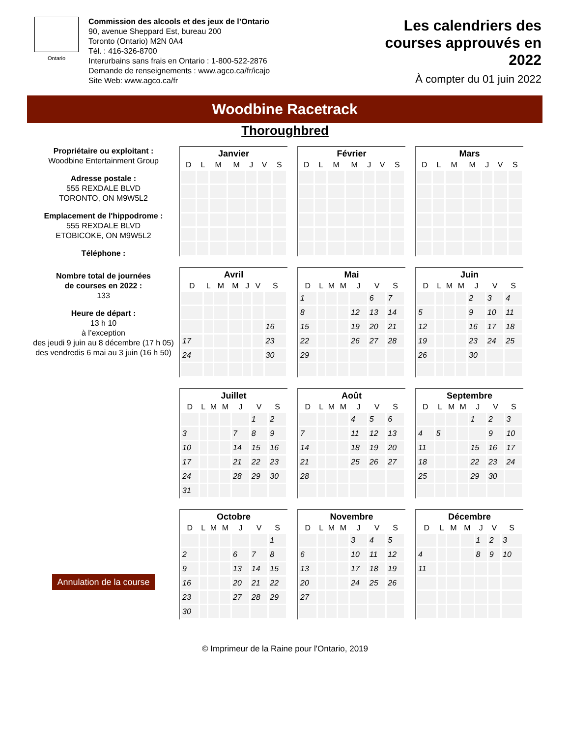Ontario
Commission des alcools et des jeux de l’Ontario
90, avenue Sheppard Est, bureau 200
Toronto (Ontario) M2N 0A4
Tél. : 416-326-8700
Interurbains sans frais en Ontario : 1-800-522-2876
Demande de renseignements : www.agco.ca/fr/icajo
Site Web: www.agco.ca/fr
Les calendriers des
courses approuvés en
2022
À compter du 01 juin 2022
Woodbine Racetrack
Thoroughbred
Propriétaire ou exploitant :
Woodbine Entertainment Group
Adresse postale :
555 REXDALE BLVD
TORONTO, ON M9W5L2
Emplacement de l'hippodrome :
555 REXDALE BLVD
ETOBICOKE, ON M9W5L2
Téléphone :
Nombre total de journées
de courses en 2022 :
133
Heure de départ :
13 h 10
à l’exception
des jeudi 9 juin au 8 décembre (17 h 05)
des vendredis 6 mai au 3 juin (16 h 50)
Annulation de la course
| Janvier | | | | | | |
| --- | --- | --- | --- | --- | --- | --- |
| D | L | M | M | J | V | S |
| Février | | | | | | |
| --- | --- | --- | --- | --- | --- | --- |
| D | L | M | M | J | V | S |
| Mars | | | | | | |
| --- | --- | --- | --- | --- | --- | --- |
| D | L | M | M | J | V | S |
| Avril | | | | | | |
| --- | --- | --- | --- | --- | --- | --- |
| D | L | M | M | J | V | S |
| | | | | | | 16 |
| 17 | | | | | | 23 |
| 24 | | | | | | 30 |
| Mai | | | | | | |
| --- | --- | --- | --- | --- | --- | --- |
| D | L | M | M | J | V | S |
| 1 | | | | | 6 | 7 |
| 8 | | | | 12 | 13 | 14 |
| 15 | | | | 19 | 20 | 21 |
| 22 | | | | 26 | 27 | 28 |
| 29 | | | | | | |
| Juin | | | | | | |
| --- | --- | --- | --- | --- | --- | --- |
| D | L | M | M | J | V | S |
| | | | | 2 | 3 | 4 |
| 5 | | | | 9 | 10 | 11 |
| 12 | | | | 16 | 17 | 18 |
| 19 | | | | 23 | 24 | 25 |
| 26 | | | | 30 | | |
| Juillet | | | | | | |
| --- | --- | --- | --- | --- | --- | --- |
| D | L | M | M | J | V | S |
| | | | | | 1 | 2 |
| 3 | | | | 7 | 8 | 9 |
| 10 | | | | 14 | 15 | 16 |
| 17 | | | | 21 | 22 | 23 |
| 24 | | | | 28 | 29 | 30 |
| 31 | | | | | | |
| Août | | | | | | |
| --- | --- | --- | --- | --- | --- | --- |
| D | L | M | M | J | V | S |
| | | | | 4 | 5 | 6 |
| 7 | | | | 11 | 12 | 13 |
| 14 | | | | 18 | 19 | 20 |
| 21 | | | | 25 | 26 | 27 |
| 28 | | | | | | |
| Septembre | | | | | | |
| --- | --- | --- | --- | --- | --- | --- |
| D | L | M | M | J | V | S |
| | | | | 1 | 2 | 3 |
| 4 | 5 | | | | 9 | 10 |
| 11 | | | | 15 | 16 | 17 |
| 18 | | | | 22 | 23 | 24 |
| 25 | | | | 29 | 30 | |
| Octobre | | | | | | |
| --- | --- | --- | --- | --- | --- | --- |
| D | L | M | M | J | V | S |
| | | | | | | 1 |
| 2 | | | | 6 | 7 | 8 |
| 9 | | | | 13 | 14 | 15 |
| 16 | | | | 20 | 21 | 22 |
| 23 | | | | 27 | 28 | 29 |
| 30 | | | | | | |
| Novembre | | | | | | |
| --- | --- | --- | --- | --- | --- | --- |
| D | L | M | M | J | V | S |
| | | | | 3 | 4 | 5 |
| 6 | | | | 10 | 11 | 12 |
| 13 | | | | 17 | 18 | 19 |
| 20 | | | | 24 | 25 | 26 |
| 27 | | | | | | |
| Décembre | | | | | | |
| --- | --- | --- | --- | --- | --- | --- |
| D | L | M | M | J | V | S |
| | | | | 1 | 2 | 3 |
| 4 | | | | 8 | 9 | 10 |
| 11 | | | | | | |
© Imprimeur de la Raine pour l'Ontario, 2019